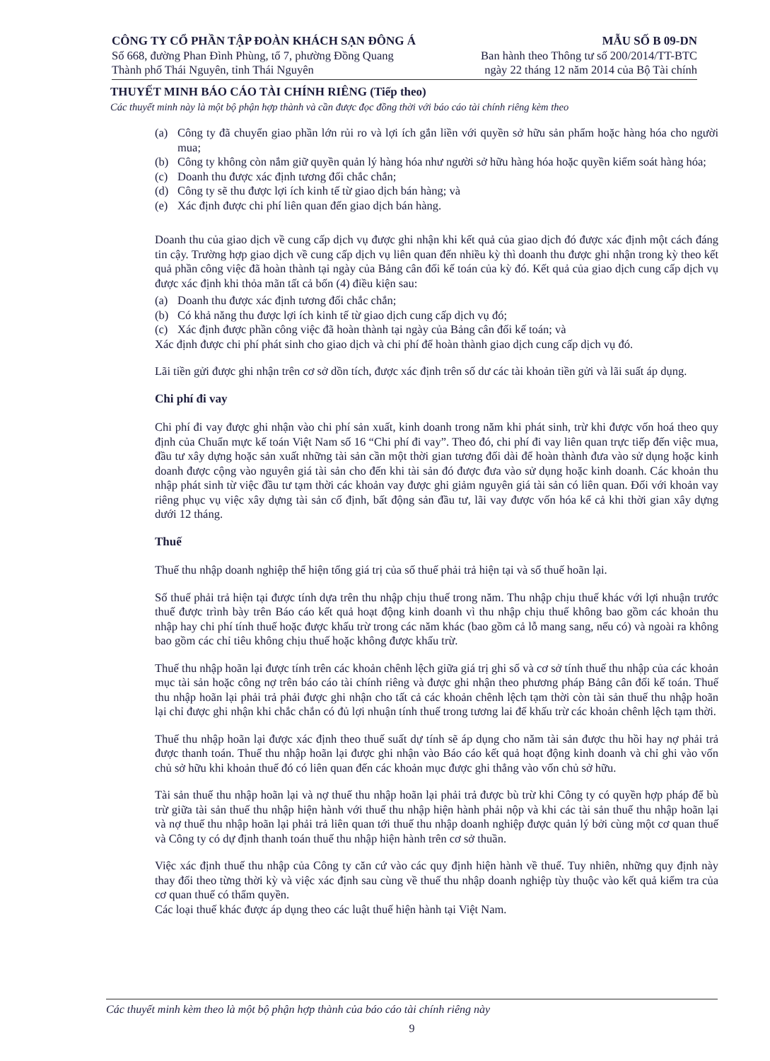CÔNG TY CỔ PHẦN TẬP ĐOÀN KHÁCH SẠN ĐÔNG Á
Số 668, đường Phan Đình Phùng, tổ 7, phường Đồng Quang
Thành phố Thái Nguyên, tỉnh Thái Nguyên
MẪU SỐ B 09-DN
Ban hành theo Thông tư số 200/2014/TT-BTC
ngày 22 tháng 12 năm 2014 của Bộ Tài chính
THUYẾT MINH BÁO CÁO TÀI CHÍNH RIÊNG (Tiếp theo)
Các thuyết minh này là một bộ phận hợp thành và cần được đọc đồng thời với báo cáo tài chính riêng kèm theo
(a) Công ty đã chuyển giao phần lớn rủi ro và lợi ích gắn liền với quyền sở hữu sản phẩm hoặc hàng hóa cho người mua;
(b) Công ty không còn nắm giữ quyền quản lý hàng hóa như người sở hữu hàng hóa hoặc quyền kiểm soát hàng hóa;
(c) Doanh thu được xác định tương đối chắc chắn;
(d) Công ty sẽ thu được lợi ích kinh tế từ giao dịch bán hàng; và
(e) Xác định được chi phí liên quan đến giao dịch bán hàng.
Doanh thu của giao dịch về cung cấp dịch vụ được ghi nhận khi kết quả của giao dịch đó được xác định một cách đáng tin cậy. Trường hợp giao dịch về cung cấp dịch vụ liên quan đến nhiều kỳ thì doanh thu được ghi nhận trong kỳ theo kết quả phần công việc đã hoàn thành tại ngày của Bảng cân đối kế toán của kỳ đó. Kết quả của giao dịch cung cấp dịch vụ được xác định khi thỏa mãn tất cả bốn (4) điều kiện sau:
(a) Doanh thu được xác định tương đối chắc chắn;
(b) Có khả năng thu được lợi ích kinh tế từ giao dịch cung cấp dịch vụ đó;
(c) Xác định được phần công việc đã hoàn thành tại ngày của Bảng cân đối kế toán; và
Xác định được chi phí phát sinh cho giao dịch và chi phí để hoàn thành giao dịch cung cấp dịch vụ đó.
Lãi tiền gửi được ghi nhận trên cơ sở dồn tích, được xác định trên số dư các tài khoản tiền gửi và lãi suất áp dụng.
Chi phí đi vay
Chi phí đi vay được ghi nhận vào chi phí sản xuất, kinh doanh trong năm khi phát sinh, trừ khi được vốn hoá theo quy định của Chuẩn mực kế toán Việt Nam số 16 “Chi phí đi vay”. Theo đó, chi phí đi vay liên quan trực tiếp đến việc mua, đầu tư xây dựng hoặc sản xuất những tài sản cần một thời gian tương đối dài để hoàn thành đưa vào sử dụng hoặc kinh doanh được cộng vào nguyên giá tài sản cho đến khi tài sản đó được đưa vào sử dụng hoặc kinh doanh. Các khoản thu nhập phát sinh từ việc đầu tư tạm thời các khoản vay được ghi giảm nguyên giá tài sản có liên quan. Đối với khoản vay riêng phục vụ việc xây dựng tài sản cố định, bất động sản đầu tư, lãi vay được vốn hóa kể cả khi thời gian xây dựng dưới 12 tháng.
Thuế
Thuế thu nhập doanh nghiệp thể hiện tổng giá trị của số thuế phải trả hiện tại và số thuế hoãn lại.
Số thuế phải trả hiện tại được tính dựa trên thu nhập chịu thuế trong năm. Thu nhập chịu thuế khác với lợi nhuận trước thuế được trình bày trên Báo cáo kết quả hoạt động kinh doanh vì thu nhập chịu thuế không bao gồm các khoản thu nhập hay chi phí tính thuế hoặc được khấu trừ trong các năm khác (bao gồm cả lỗ mang sang, nếu có) và ngoài ra không bao gồm các chỉ tiêu không chịu thuế hoặc không được khấu trừ.
Thuế thu nhập hoãn lại được tính trên các khoản chênh lệch giữa giá trị ghi sổ và cơ sở tính thuế thu nhập của các khoản mục tài sản hoặc công nợ trên báo cáo tài chính riêng và được ghi nhận theo phương pháp Bảng cân đối kế toán. Thuế thu nhập hoãn lại phải trả phải được ghi nhận cho tất cả các khoản chênh lệch tạm thời còn tài sản thuế thu nhập hoãn lại chỉ được ghi nhận khi chắc chắn có đủ lợi nhuận tính thuế trong tương lai để khấu trừ các khoản chênh lệch tạm thời.
Thuế thu nhập hoãn lại được xác định theo thuế suất dự tính sẽ áp dụng cho năm tài sản được thu hồi hay nợ phải trả được thanh toán. Thuế thu nhập hoãn lại được ghi nhận vào Báo cáo kết quả hoạt động kinh doanh và chỉ ghi vào vốn chủ sở hữu khi khoản thuế đó có liên quan đến các khoản mục được ghi thẳng vào vốn chủ sở hữu.
Tài sản thuế thu nhập hoãn lại và nợ thuế thu nhập hoãn lại phải trả được bù trừ khi Công ty có quyền hợp pháp để bù trừ giữa tài sản thuế thu nhập hiện hành với thuế thu nhập hiện hành phải nộp và khi các tài sản thuế thu nhập hoãn lại và nợ thuế thu nhập hoãn lại phải trả liên quan tới thuế thu nhập doanh nghiệp được quản lý bởi cùng một cơ quan thuế và Công ty có dự định thanh toán thuế thu nhập hiện hành trên cơ sở thuần.
Việc xác định thuế thu nhập của Công ty căn cứ vào các quy định hiện hành về thuế. Tuy nhiên, những quy định này thay đổi theo từng thời kỳ và việc xác định sau cùng về thuế thu nhập doanh nghiệp tùy thuộc vào kết quả kiểm tra của cơ quan thuế có thẩm quyền.
Các loại thuế khác được áp dụng theo các luật thuế hiện hành tại Việt Nam.
Các thuyết minh kèm theo là một bộ phận hợp thành của báo cáo tài chính riêng này
9